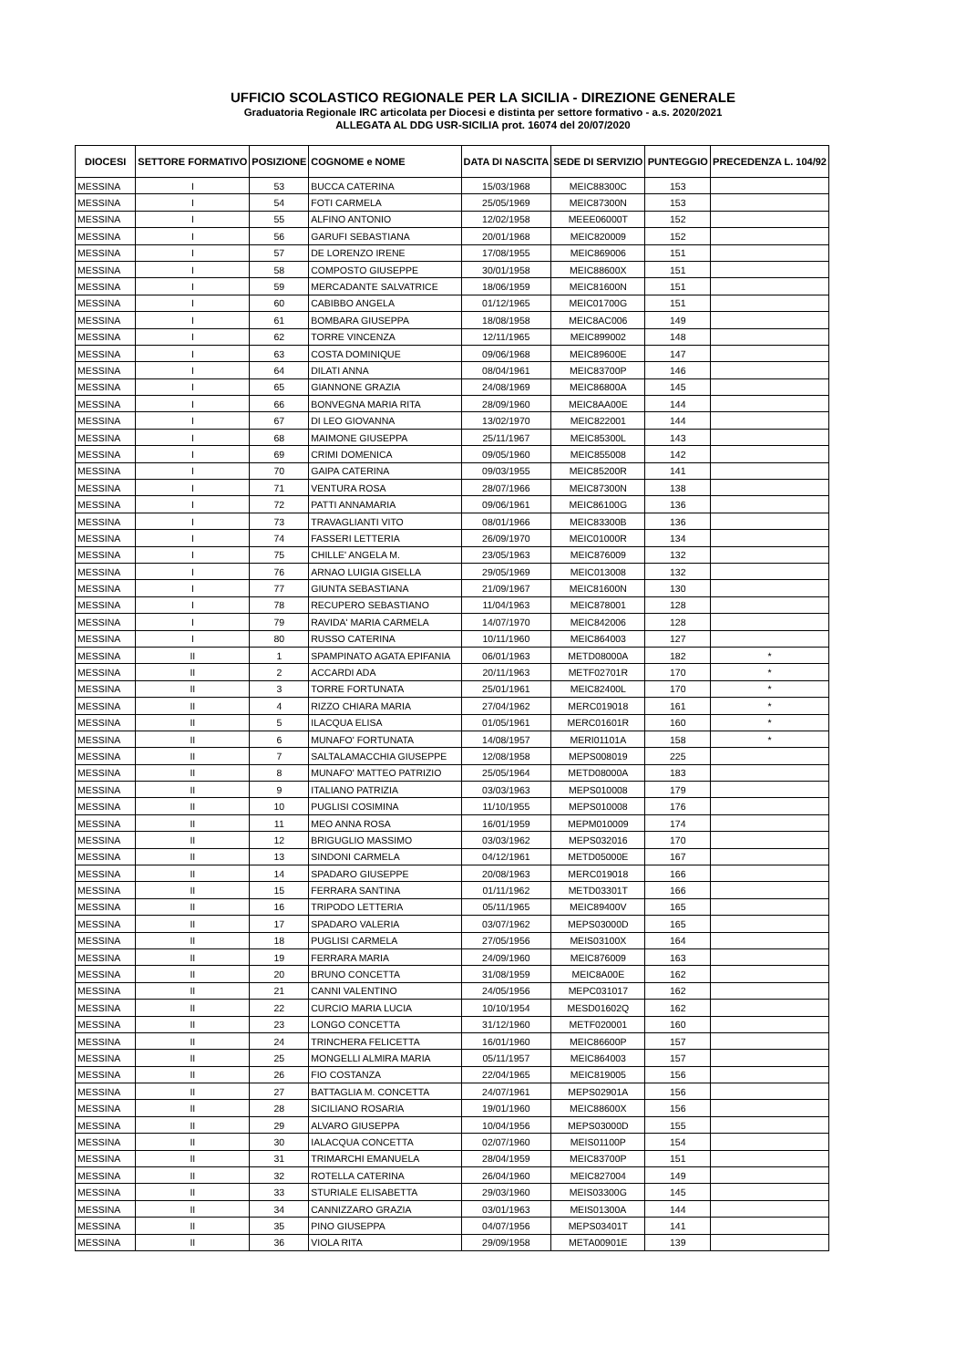UFFICIO SCOLASTICO REGIONALE PER LA SICILIA - DIREZIONE GENERALE
Graduatoria Regionale IRC articolata per Diocesi e distinta per settore formativo - a.s. 2020/2021
ALLEGATA AL DDG USR-SICILIA prot. 16074 del 20/07/2020
| DIOCESI | SETTORE FORMATIVO | POSIZIONE | COGNOME e NOME | DATA DI NASCITA | SEDE DI SERVIZIO | PUNTEGGIO | PRECEDENZA L. 104/92 |
| --- | --- | --- | --- | --- | --- | --- | --- |
| MESSINA | I | 53 | BUCCA CATERINA | 15/03/1968 | MEIC88300C | 153 | |
| MESSINA | I | 54 | FOTI CARMELA | 25/05/1969 | MEIC87300N | 153 | |
| MESSINA | I | 55 | ALFINO ANTONIO | 12/02/1958 | MEEE06000T | 152 | |
| MESSINA | I | 56 | GARUFI SEBASTIANA | 20/01/1968 | MEIC820009 | 152 | |
| MESSINA | I | 57 | DE LORENZO IRENE | 17/08/1955 | MEIC869006 | 151 | |
| MESSINA | I | 58 | COMPOSTO GIUSEPPE | 30/01/1958 | MEIC88600X | 151 | |
| MESSINA | I | 59 | MERCADANTE SALVATRICE | 18/06/1959 | MEIC81600N | 151 | |
| MESSINA | I | 60 | CABIBBO ANGELA | 01/12/1965 | MEIC01700G | 151 | |
| MESSINA | I | 61 | BOMBARA GIUSEPPA | 18/08/1958 | MEIC8AC006 | 149 | |
| MESSINA | I | 62 | TORRE VINCENZA | 12/11/1965 | MEIC899002 | 148 | |
| MESSINA | I | 63 | COSTA DOMINIQUE | 09/06/1968 | MEIC89600E | 147 | |
| MESSINA | I | 64 | DILATI ANNA | 08/04/1961 | MEIC83700P | 146 | |
| MESSINA | I | 65 | GIANNONE GRAZIA | 24/08/1969 | MEIC86800A | 145 | |
| MESSINA | I | 66 | BONVEGNA MARIA RITA | 28/09/1960 | MEIC8AA00E | 144 | |
| MESSINA | I | 67 | DI LEO GIOVANNA | 13/02/1970 | MEIC822001 | 144 | |
| MESSINA | I | 68 | MAIMONE GIUSEPPA | 25/11/1967 | MEIC85300L | 143 | |
| MESSINA | I | 69 | CRIMI DOMENICA | 09/05/1960 | MEIC855008 | 142 | |
| MESSINA | I | 70 | GAIPA CATERINA | 09/03/1955 | MEIC85200R | 141 | |
| MESSINA | I | 71 | VENTURA ROSA | 28/07/1966 | MEIC87300N | 138 | |
| MESSINA | I | 72 | PATTI ANNAMARIA | 09/06/1961 | MEIC86100G | 136 | |
| MESSINA | I | 73 | TRAVAGLIANTI VITO | 08/01/1966 | MEIC83300B | 136 | |
| MESSINA | I | 74 | FASSERI LETTERIA | 26/09/1970 | MEIC01000R | 134 | |
| MESSINA | I | 75 | CHILLE' ANGELA M. | 23/05/1963 | MEIC876009 | 132 | |
| MESSINA | I | 76 | ARNAO LUIGIA GISELLA | 29/05/1969 | MEIC013008 | 132 | |
| MESSINA | I | 77 | GIUNTA SEBASTIANA | 21/09/1967 | MEIC81600N | 130 | |
| MESSINA | I | 78 | RECUPERO SEBASTIANO | 11/04/1963 | MEIC878001 | 128 | |
| MESSINA | I | 79 | RAVIDA' MARIA CARMELA | 14/07/1970 | MEIC842006 | 128 | |
| MESSINA | I | 80 | RUSSO CATERINA | 10/11/1960 | MEIC864003 | 127 | |
| MESSINA | II | 1 | SPAMPINATO AGATA EPIFANIA | 06/01/1963 | METD08000A | 182 | * |
| MESSINA | II | 2 | ACCARDI ADA | 20/11/1963 | METF02701R | 170 | * |
| MESSINA | II | 3 | TORRE FORTUNATA | 25/01/1961 | MEIC82400L | 170 | * |
| MESSINA | II | 4 | RIZZO CHIARA MARIA | 27/04/1962 | MERC019018 | 161 | * |
| MESSINA | II | 5 | ILACQUA ELISA | 01/05/1961 | MERC01601R | 160 | * |
| MESSINA | II | 6 | MUNAFO' FORTUNATA | 14/08/1957 | MERI01101A | 158 | * |
| MESSINA | II | 7 | SALTALAMACCHIA GIUSEPPE | 12/08/1958 | MEPS008019 | 225 | |
| MESSINA | II | 8 | MUNAFO' MATTEO PATRIZIO | 25/05/1964 | METD08000A | 183 | |
| MESSINA | II | 9 | ITALIANO PATRIZIA | 03/03/1963 | MEPS010008 | 179 | |
| MESSINA | II | 10 | PUGLISI COSIMINA | 11/10/1955 | MEPS010008 | 176 | |
| MESSINA | II | 11 | MEO ANNA ROSA | 16/01/1959 | MEPM010009 | 174 | |
| MESSINA | II | 12 | BRIGUGLIO MASSIMO | 03/03/1962 | MEPS032016 | 170 | |
| MESSINA | II | 13 | SINDONI CARMELA | 04/12/1961 | METD05000E | 167 | |
| MESSINA | II | 14 | SPADARO GIUSEPPE | 20/08/1963 | MERC019018 | 166 | |
| MESSINA | II | 15 | FERRARA SANTINA | 01/11/1962 | METD03301T | 166 | |
| MESSINA | II | 16 | TRIPODO LETTERIA | 05/11/1965 | MEIC89400V | 165 | |
| MESSINA | II | 17 | SPADARO VALERIA | 03/07/1962 | MEPS03000D | 165 | |
| MESSINA | II | 18 | PUGLISI CARMELA | 27/05/1956 | MEIS03100X | 164 | |
| MESSINA | II | 19 | FERRARA MARIA | 24/09/1960 | MEIC876009 | 163 | |
| MESSINA | II | 20 | BRUNO CONCETTA | 31/08/1959 | MEIC8A00E | 162 | |
| MESSINA | II | 21 | CANNI VALENTINO | 24/05/1956 | MEPC031017 | 162 | |
| MESSINA | II | 22 | CURCIO MARIA LUCIA | 10/10/1954 | MESD01602Q | 162 | |
| MESSINA | II | 23 | LONGO CONCETTA | 31/12/1960 | METF020001 | 160 | |
| MESSINA | II | 24 | TRINCHERA FELICETTA | 16/01/1960 | MEIC86600P | 157 | |
| MESSINA | II | 25 | MONGELLI ALMIRA MARIA | 05/11/1957 | MEIC864003 | 157 | |
| MESSINA | II | 26 | FIO COSTANZA | 22/04/1965 | MEIC819005 | 156 | |
| MESSINA | II | 27 | BATTAGLIA M. CONCETTA | 24/07/1961 | MEPS02901A | 156 | |
| MESSINA | II | 28 | SICILIANO ROSARIA | 19/01/1960 | MEIC88600X | 156 | |
| MESSINA | II | 29 | ALVARO GIUSEPPA | 10/04/1956 | MEPS03000D | 155 | |
| MESSINA | II | 30 | IALACQUA CONCETTA | 02/07/1960 | MEIS01100P | 154 | |
| MESSINA | II | 31 | TRIMARCHI EMANUELA | 28/04/1959 | MEIC83700P | 151 | |
| MESSINA | II | 32 | ROTELLA CATERINA | 26/04/1960 | MEIC827004 | 149 | |
| MESSINA | II | 33 | STURIALE ELISABETTA | 29/03/1960 | MEIS03300G | 145 | |
| MESSINA | II | 34 | CANNIZZARO GRAZIA | 03/01/1963 | MEIS01300A | 144 | |
| MESSINA | II | 35 | PINO GIUSEPPA | 04/07/1956 | MEPS03401T | 141 | |
| MESSINA | II | 36 | VIOLA RITA | 29/09/1958 | META00901E | 139 | |